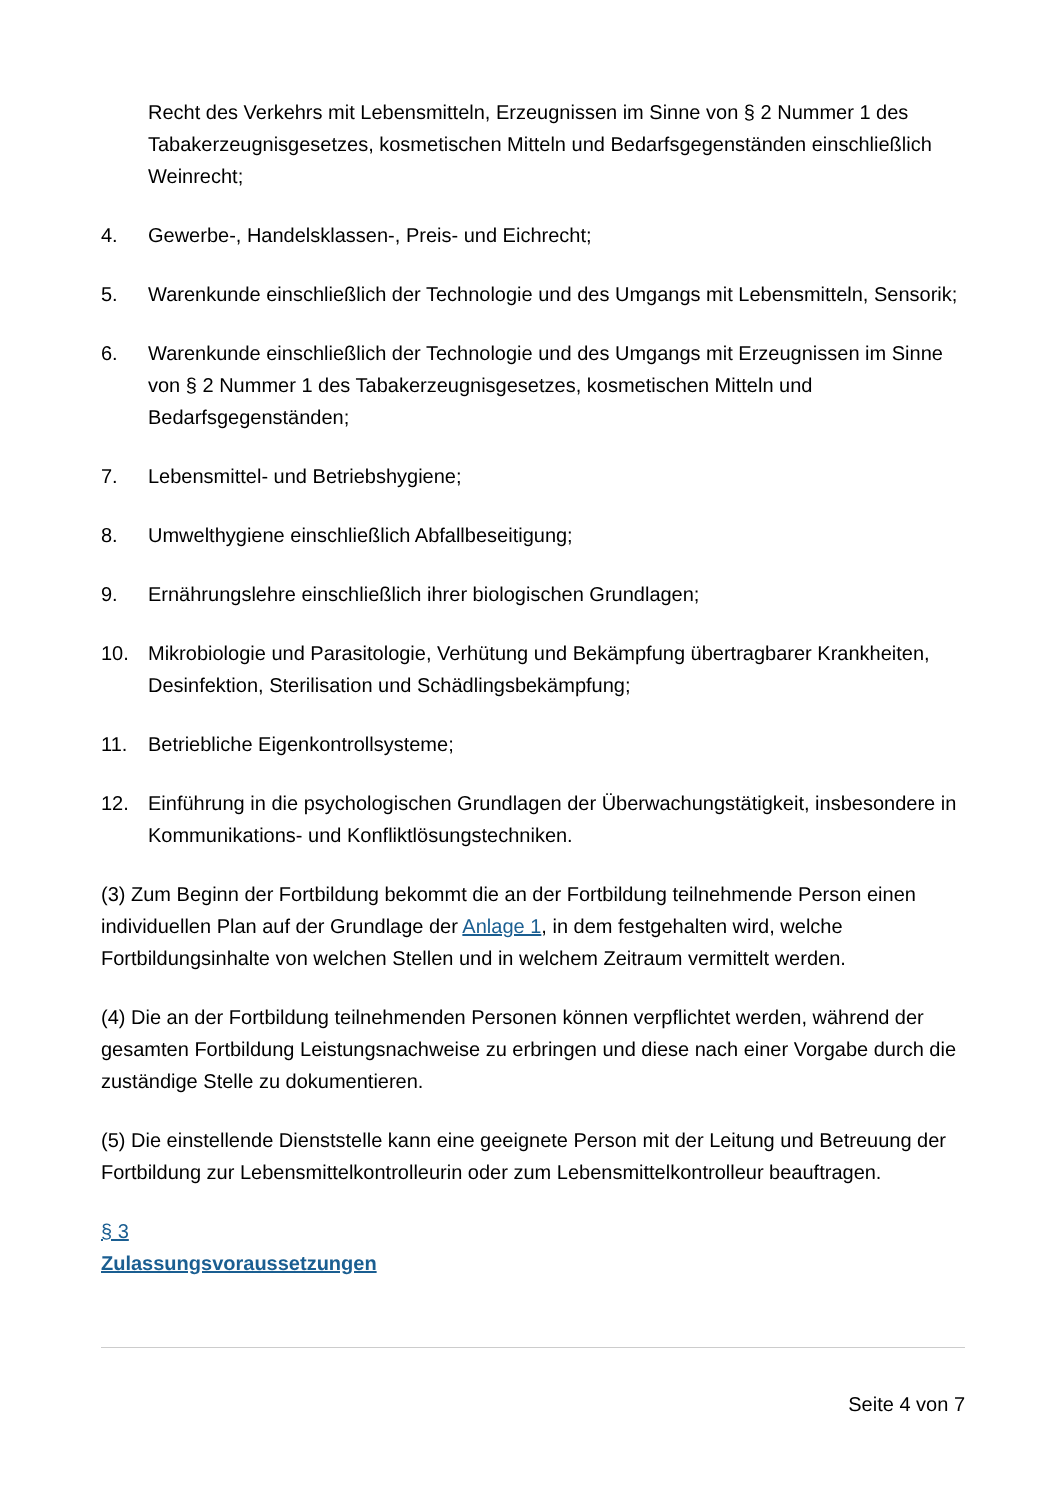Recht des Verkehrs mit Lebensmitteln, Erzeugnissen im Sinne von § 2 Nummer 1 des Tabakerzeugnisgesetzes, kosmetischen Mitteln und Bedarfsgegenständen einschließlich Weinrecht;
4. Gewerbe-, Handelsklassen-, Preis- und Eichrecht;
5. Warenkunde einschließlich der Technologie und des Umgangs mit Lebensmitteln, Sensorik;
6. Warenkunde einschließlich der Technologie und des Umgangs mit Erzeugnissen im Sinne von § 2 Nummer 1 des Tabakerzeugnisgesetzes, kosmetischen Mitteln und Bedarfsgegenständen;
7. Lebensmittel- und Betriebshygiene;
8. Umwelthygiene einschließlich Abfallbeseitigung;
9. Ernährungslehre einschließlich ihrer biologischen Grundlagen;
10. Mikrobiologie und Parasitologie, Verhütung und Bekämpfung übertragbarer Krankheiten, Desinfektion, Sterilisation und Schädlingsbekämpfung;
11. Betriebliche Eigenkontrollsysteme;
12. Einführung in die psychologischen Grundlagen der Überwachungstätigkeit, insbesondere in Kommunikations- und Konfliktlösungstechniken.
(3) Zum Beginn der Fortbildung bekommt die an der Fortbildung teilnehmende Person einen individuellen Plan auf der Grundlage der Anlage 1, in dem festgehalten wird, welche Fortbildungsinhalte von welchen Stellen und in welchem Zeitraum vermittelt werden.
(4) Die an der Fortbildung teilnehmenden Personen können verpflichtet werden, während der gesamten Fortbildung Leistungsnachweise zu erbringen und diese nach einer Vorgabe durch die zuständige Stelle zu dokumentieren.
(5) Die einstellende Dienststelle kann eine geeignete Person mit der Leitung und Betreuung der Fortbildung zur Lebensmittelkontrolleurin oder zum Lebensmittelkontrolleur beauftragen.
§ 3
Zulassungsvoraussetzungen
Seite 4 von 7